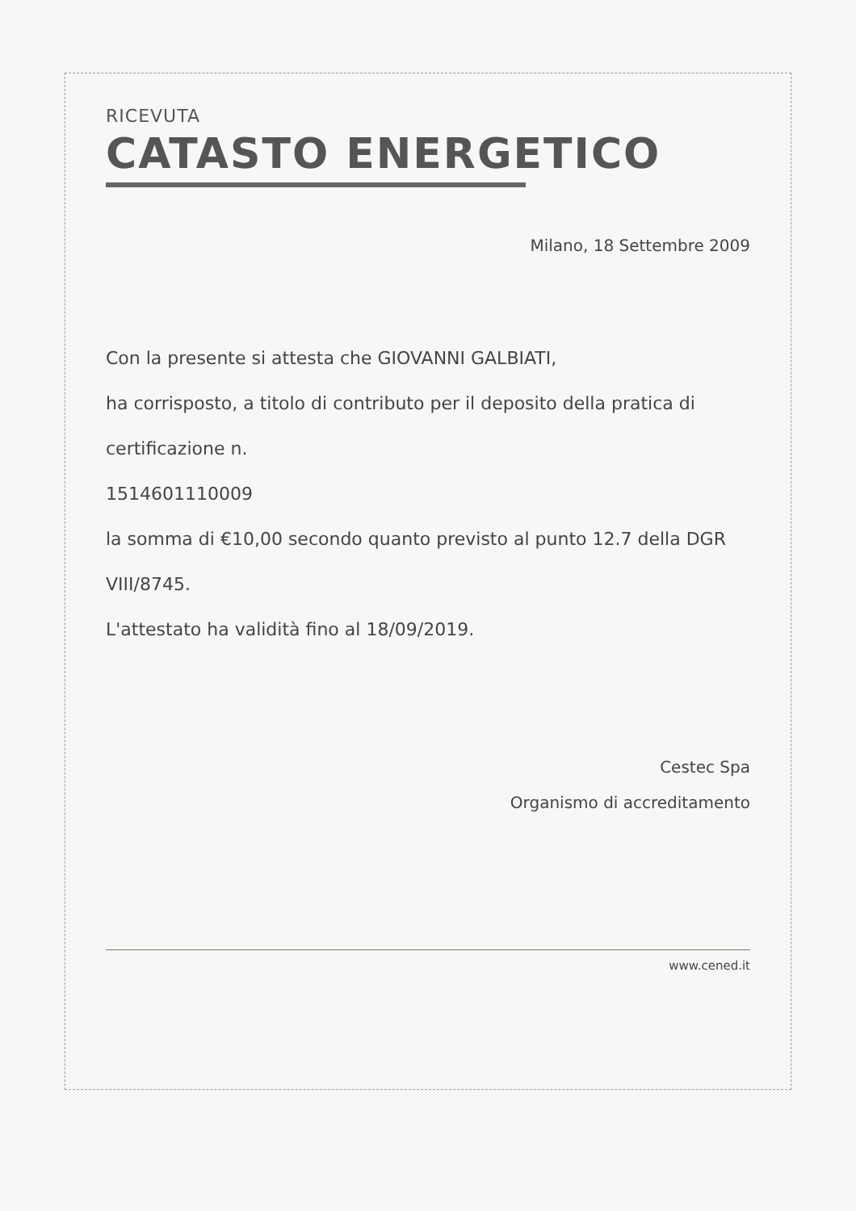RICEVUTA
CATASTO ENERGETICO
Milano, 18 Settembre 2009
Con la presente si attesta che GIOVANNI GALBIATI,
ha corrisposto, a titolo di contributo per il deposito della pratica di certificazione n.
1514601110009
la somma di €10,00 secondo quanto previsto al punto 12.7 della DGR VIII/8745.
L'attestato ha validità fino al 18/09/2019.
Cestec Spa
Organismo di accreditamento
www.cened.it